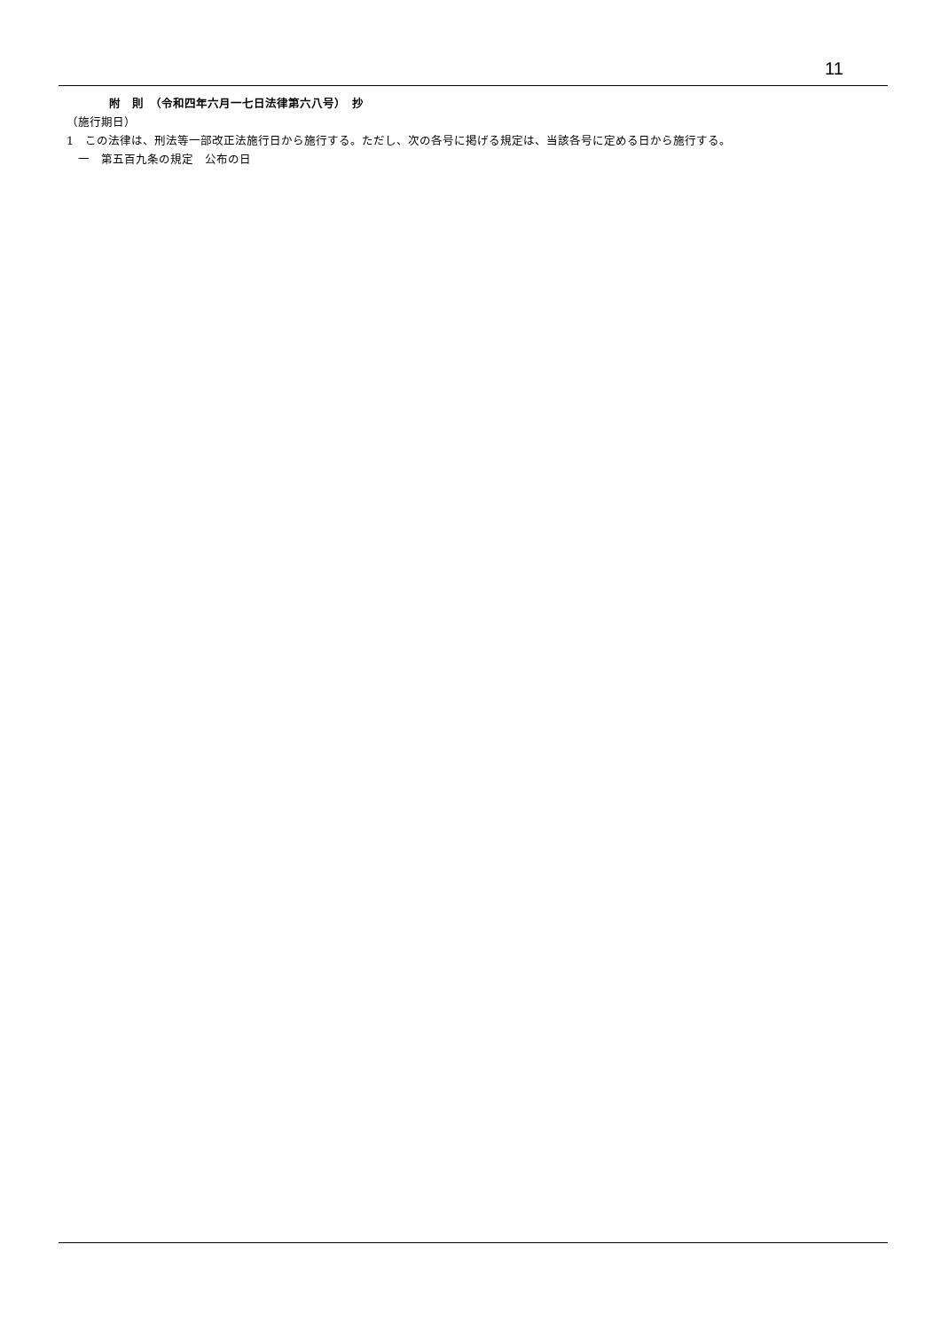11
附　則　（令和四年六月一七日法律第六八号）　抄
（施行期日）
1　この法律は、刑法等一部改正法施行日から施行する。ただし、次の各号に掲げる規定は、当該各号に定める日から施行する。
　一　第五百九条の規定　公布の日